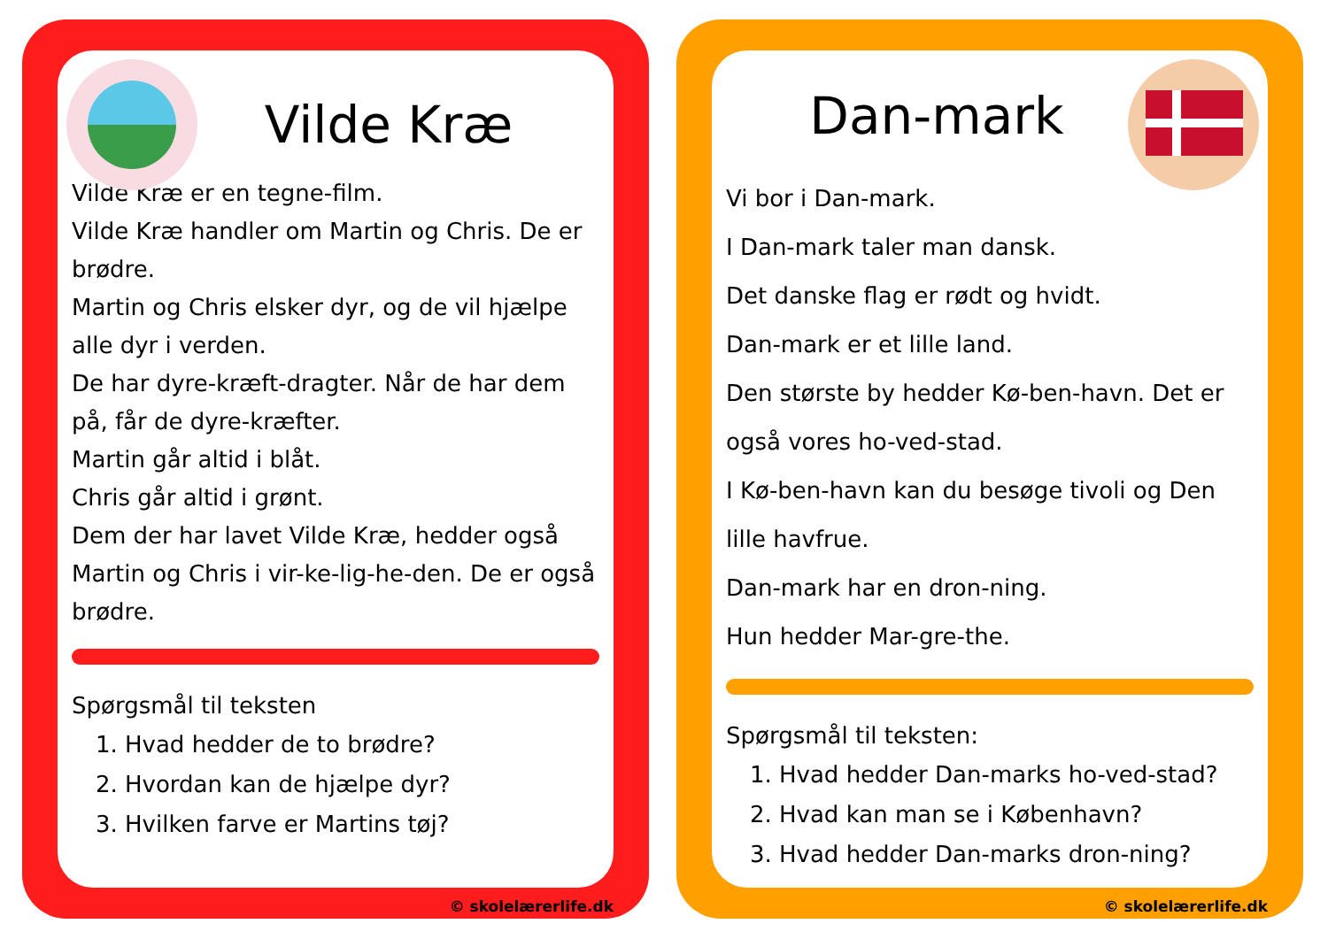Vilde Kræ
Vilde Kræ er en tegne-film.
Vilde Kræ handler om Martin og Chris. De er brødre.
Martin og Chris elsker dyr, og de vil hjælpe alle dyr i verden.
De har dyre-kræft-dragter. Når de har dem på, får de dyre-kræfter.
Martin går altid i blåt.
Chris går altid i grønt.
Dem der har lavet Vilde Kræ, hedder også Martin og Chris i vir-ke-lig-he-den. De er også brødre.
Spørgsmål til teksten
1. Hvad hedder de to brødre?
2. Hvordan kan de hjælpe dyr?
3. Hvilken farve er Martins tøj?
© skolelærerlife.dk
Dan-mark
Vi bor i Dan-mark.
I Dan-mark taler man dansk.
Det danske flag er rødt og hvidt.
Dan-mark er et lille land.
Den største by hedder Kø-ben-havn. Det er også vores ho-ved-stad.
I Kø-ben-havn kan du besøge tivoli og Den lille havfrue.
Dan-mark har en dron-ning.
Hun hedder Mar-gre-the.
Spørgsmål til teksten:
1. Hvad hedder Dan-marks ho-ved-stad?
2. Hvad kan man se i København?
3. Hvad hedder Dan-marks dron-ning?
© skolelærerlife.dk